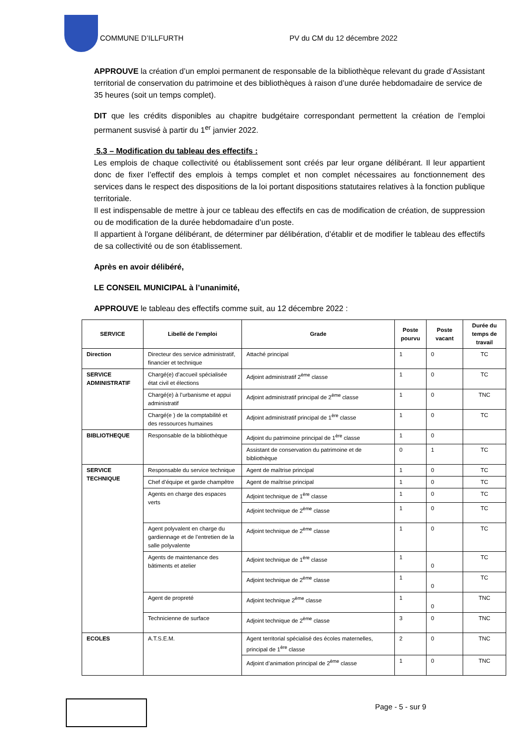COMMUNE D’ILLFURTH PV du CM du 12 décembre 2022
APPROUVE la création d’un emploi permanent de responsable de la bibliothèque relevant du grade d’Assistant territorial de conservation du patrimoine et des bibliothèques à raison d’une durée hebdomadaire de service de 35 heures (soit un temps complet).
DIT que les crédits disponibles au chapitre budgétaire correspondant permettent la création de l’emploi permanent susvisé à partir du 1<sup>er</sup> janvier 2022.
5.3 – Modification du tableau des effectifs :
Les emplois de chaque collectivité ou établissement sont créés par leur organe délibérant. Il leur appartient donc de fixer l’effectif des emplois à temps complet et non complet nécessaires au fonctionnement des services dans le respect des dispositions de la loi portant dispositions statutaires relatives à la fonction publique territoriale.
Il est indispensable de mettre à jour ce tableau des effectifs en cas de modification de création, de suppression ou de modification de la durée hebdomadaire d’un poste.
Il appartient à l'organe délibérant, de déterminer par délibération, d’établir et de modifier le tableau des effectifs de sa collectivité ou de son établissement.
Après en avoir délibéré,
LE CONSEIL MUNICIPAL à l’unanimité,
APPROUVE le tableau des effectifs comme suit, au 12 décembre 2022 :
| SERVICE | Libellé de l’emploi | Grade | Poste pourvu | Poste vacant | Durée du temps de travail |
| --- | --- | --- | --- | --- | --- |
| Direction | Directeur des service administratif, financier et technique | Attaché principal | 1 | 0 | TC |
| SERVICE ADMINISTRATIF | Chargé(e) d’accueil spécialisée état civil et élections | Adjoint administratif 2<sup>ème</sup> classe | 1 | 0 | TC |
| | Chargé(e) à l’urbanisme et appui administratif | Adjoint administratif principal de 2<sup>ème</sup> classe | 1 | 0 | TNC |
| | Chargé(e ) de la comptabilité et des ressources humaines | Adjoint administratif principal de 1<sup>ère</sup> classe | 1 | 0 | TC |
| BIBLIOTHEQUE | Responsable de la bibliothèque | Adjoint du patrimoine principal de 1<sup>ère</sup> classe | 1 | 0 | |
| | | Assistant de conservation du patrimoine et de bibliothèque | 0 | 1 | TC |
| SERVICE TECHNIQUE | Responsable du service technique | Agent de maîtrise principal | 1 | 0 | TC |
| | Chef d’équipe et garde champêtre | Agent de maîtrise principal | 1 | 0 | TC |
| | Agents en charge des espaces verts | Adjoint technique de 1<sup>ère</sup> classe | 1 | 0 | TC |
| | | Adjoint technique de 2<sup>ème</sup> classe | 1 | 0 | TC |
| | Agent polyvalent en charge du gardiennage et de l’entretien de la salle polyvalente | Adjoint technique de 2<sup>ème</sup> classe | 1 | 0 | TC |
| | Agents de maintenance des bâtiments et atelier | Adjoint technique de 1<sup>ère</sup> classe | 1 | 0 | TC |
| | | Adjoint technique de 2<sup>ème</sup> classe | 1 | 0 | TC |
| | Agent de propreté | Adjoint technique 2<sup>ème</sup> classe | 1 | 0 | TNC |
| | Technicienne de surface | Adjoint technique de 2<sup>ème</sup> classe | 3 | 0 | TNC |
| ECOLES | A.T.S.E.M. | Agent territorial spécialisé des écoles maternelles, principal de 1<sup>ère</sup> classe | 2 | 0 | TNC |
| | | Adjoint d’animation principal de 2<sup>ème</sup> classe | 1 | 0 | TNC |
Page - 5 - sur 9